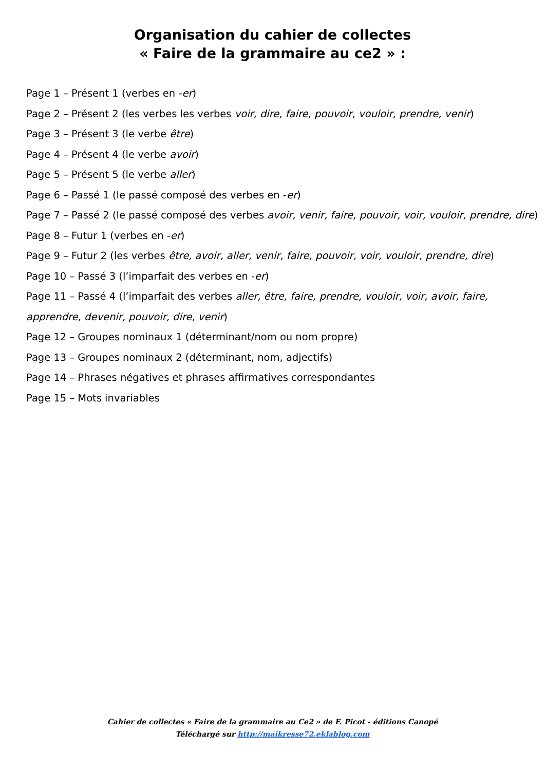Organisation du cahier de collectes
« Faire de la grammaire au ce2 » :
Page 1 – Présent 1 (verbes en -er)
Page 2 – Présent 2 (les verbes les verbes voir, dire, faire, pouvoir, vouloir, prendre, venir)
Page 3 – Présent 3 (le verbe être)
Page 4 – Présent 4 (le verbe avoir)
Page 5 – Présent 5 (le verbe aller)
Page 6 – Passé 1 (le passé composé des verbes en -er)
Page 7 – Passé 2 (le passé composé des verbes avoir, venir, faire, pouvoir, voir, vouloir, prendre, dire)
Page 8 – Futur 1 (verbes en -er)
Page 9 – Futur 2 (les verbes être, avoir, aller, venir, faire, pouvoir, voir, vouloir, prendre, dire)
Page 10 – Passé 3 (l’imparfait des verbes en -er)
Page 11 – Passé 4 (l’imparfait des verbes aller, être, faire, prendre, vouloir, voir, avoir, faire, apprendre, devenir, pouvoir, dire, venir)
Page 12 – Groupes nominaux 1 (déterminant/nom ou nom propre)
Page 13 – Groupes nominaux 2 (déterminant, nom, adjectifs)
Page 14 – Phrases négatives et phrases affirmatives correspondantes
Page 15 – Mots invariables
Cahier de collectes « Faire de la grammaire au Ce2 » de F. Picot - éditions Canopé
Téléchargé sur http://maikresse72.eklablog.com